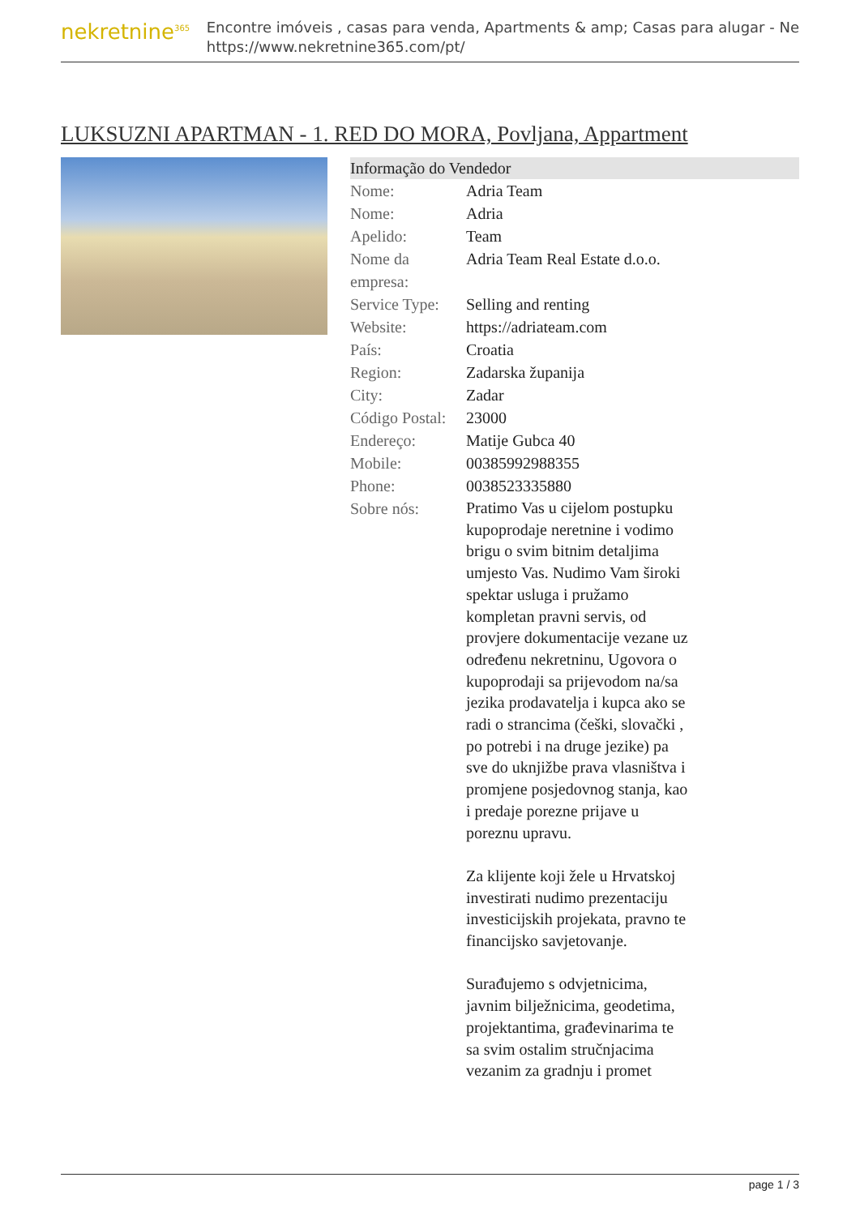nekretnine<sup>365</sup>
Encontre imóveis , casas para venda, Apartments & amp; Casas para alugar - Ne
https://www.nekretnine365.com/pt/
LUKSUZNI APARTMAN - 1. RED DO MORA, Povljana, Appartment
| Informação do Vendedor | | |
| --- | --- | --- |
| Nome: | Adria Team | |
| Nome: | Adria | |
| Apelido: | Team | |
| Nome da empresa: | Adria Team Real Estate d.o.o. | |
| Service Type: | Selling and renting | |
| Website: | https://adriateam.com | |
| País: | Croatia | |
| Region: | Zadarska županija | |
| City: | Zadar | |
| Código Postal: | 23000 | |
| Endereço: | Matije Gubca 40 | |
| Mobile: | 00385992988355 | |
| Phone: | 0038523335880 | |
| Sobre nós: | Pratimo Vas u cijelom postupku kupoprodaje neretnine i vodimo brigu o svim bitnim detaljima umjesto Vas. Nudimo Vam široki spektar usluga i pružamo kompletan pravni servis, od provjere dokumentacije vezane uz određenu nekretninu, Ugovora o kupoprodaji sa prijevodom na/sa jezika prodavatelja i kupca ako se radi o strancima (češki, slovački , po potrebi i na druge jezike) pa sve do uknjižbe prava vlasništva i promjene posjedovnog stanja, kao i predaje porezne prijave u poreznu upravu. Za klijente koji žele u Hrvatskoj investirati nudimo prezentaciju investicijskih projekata, pravno te financijsko savjetovanje. Surađujemo s odvjetnicima, javnim bilježnicima, geodetima, projektantima, građevinarima te sa svim ostalim stručnjacima vezanim za gradnju i promet | |
page 1 / 3